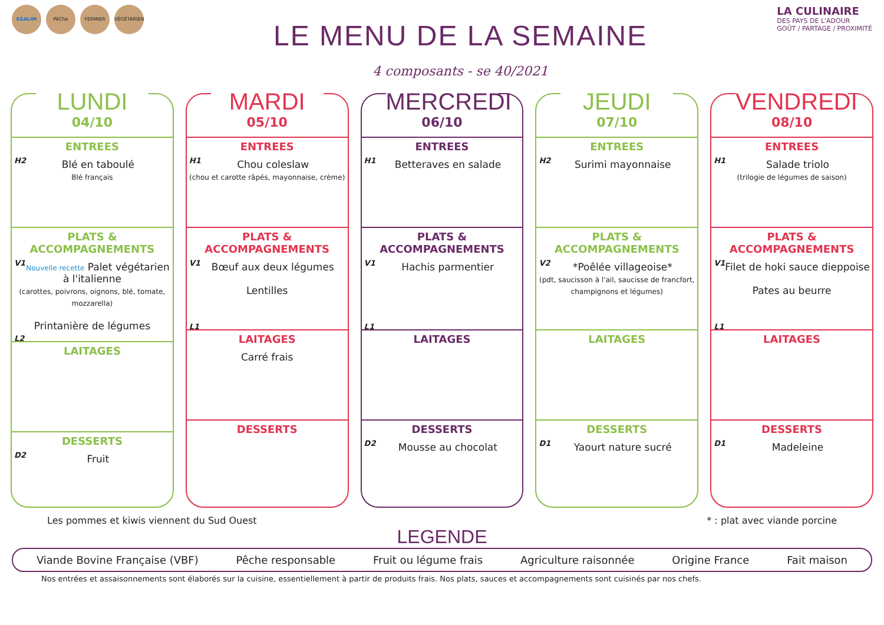EGALIM PêChe FERMIER VÉGÉTARIEN
LE MENU DE LA SEMAINE
4 composants - se 40/2021
LA CULINAIRE
DES PAYS DE L'ADOUR
GOÛT / PARTAGE / PROXIMITÉ
LUNDI
04/10
ENTREES
H2
Blé en taboulé
Blé français
PLATS & ACCOMPAGNEMENTS
V1
Nouvelle recette Palet végétarien à l'italienne
(carottes, poivrons, oignons, blé, tomate, mozzarella)
Printanière de légumes
L2
LAITAGES
DESSERTS
D2
Fruit
MARDI
05/10
ENTREES
H1
Chou coleslaw
(chou et carotte râpés, mayonnaise, crème)
PLATS & ACCOMPAGNEMENTS
V1
Bœuf aux deux légumes
Lentilles
L1
LAITAGES
Carré frais
DESSERTS
MERCREDI
06/10
ENTREES
H1
Betteraves en salade
PLATS & ACCOMPAGNEMENTS
V1
Hachis parmentier
L1
LAITAGES
DESSERTS
D2
Mousse au chocolat
JEUDI
07/10
ENTREES
H2
Surimi mayonnaise
PLATS & ACCOMPAGNEMENTS
V2
*Poêlée villageoise*
(pdt, saucisson à l'ail, saucisse de francfort, champignons et légumes)
LAITAGES
DESSERTS
D1
Yaourt nature sucré
VENDREDI
08/10
ENTREES
H1
Salade triolo
(trilogie de légumes de saison)
PLATS & ACCOMPAGNEMENTS
V1
Filet de hoki sauce dieppoise
Pates au beurre
L1
LAITAGES
DESSERTS
D1
Madeleine
Les pommes et kiwis viennent du Sud Ouest * : plat avec viande porcine
LEGENDE
Viande Bovine Française (VBF) Pêche responsable Fruit ou légume frais Agriculture raisonnée Origine France Fait maison
Nos entrées et assaisonnements sont élaborés sur la cuisine, essentiellement à partir de produits frais. Nos plats, sauces et accompagnements sont cuisinés par nos chefs.